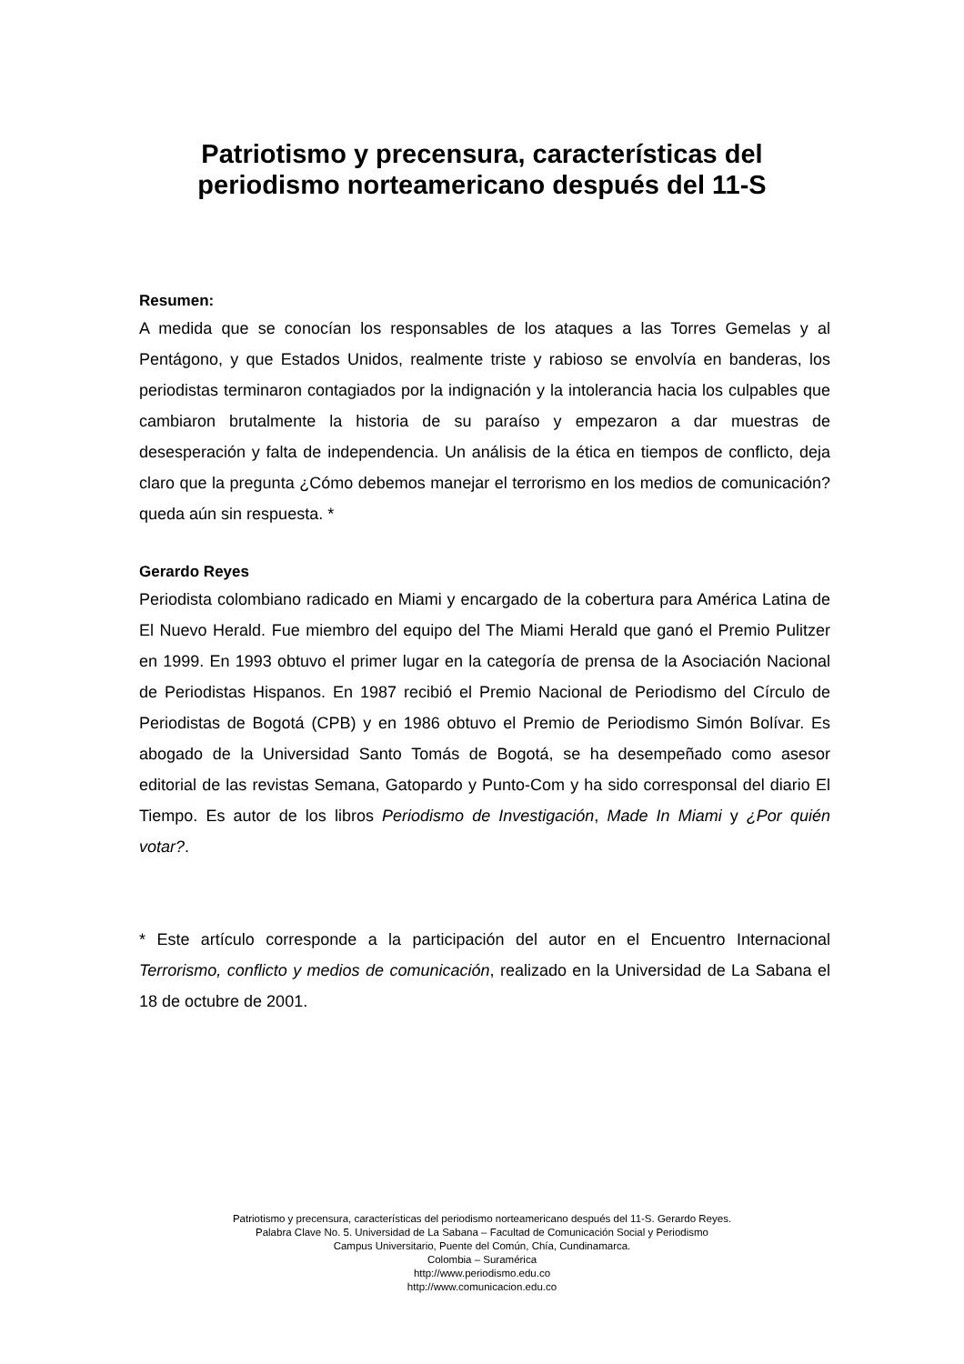Patriotismo y precensura, características del periodismo norteamericano después del 11-S
Resumen:
A medida que se conocían los responsables de los ataques a las Torres Gemelas y al Pentágono, y que Estados Unidos, realmente triste y rabioso se envolvía en banderas, los periodistas terminaron contagiados por la indignación y la intolerancia hacia los culpables que cambiaron brutalmente la historia de su paraíso y empezaron a dar muestras de desesperación y falta de independencia. Un análisis de la ética en tiempos de conflicto, deja claro que la pregunta ¿Cómo debemos manejar el terrorismo en los medios de comunicación? queda aún sin respuesta. *
Gerardo Reyes
Periodista colombiano radicado en Miami y encargado de la cobertura para América Latina de El Nuevo Herald. Fue miembro del equipo del The Miami Herald que ganó el Premio Pulitzer en 1999. En 1993 obtuvo el primer lugar en la categoría de prensa de la Asociación Nacional de Periodistas Hispanos. En 1987 recibió el Premio Nacional de Periodismo del Círculo de Periodistas de Bogotá (CPB) y en 1986 obtuvo el Premio de Periodismo Simón Bolívar. Es abogado de la Universidad Santo Tomás de Bogotá, se ha desempeñado como asesor editorial de las revistas Semana, Gatopardo y Punto-Com y ha sido corresponsal del diario El Tiempo. Es autor de los libros Periodismo de Investigación, Made In Miami y ¿Por quién votar?.
* Este artículo corresponde a la participación del autor en el Encuentro Internacional Terrorismo, conflicto y medios de comunicación, realizado en la Universidad de La Sabana el 18 de octubre de 2001.
Patriotismo y precensura, características del periodismo norteamericano después del 11-S. Gerardo Reyes.
Palabra Clave No. 5. Universidad de La Sabana – Facultad de Comunicación Social y Periodismo
Campus Universitario, Puente del Común, Chía, Cundinamarca.
Colombia – Suramérica
http://www.periodismo.edu.co
http://www.comunicacion.edu.co